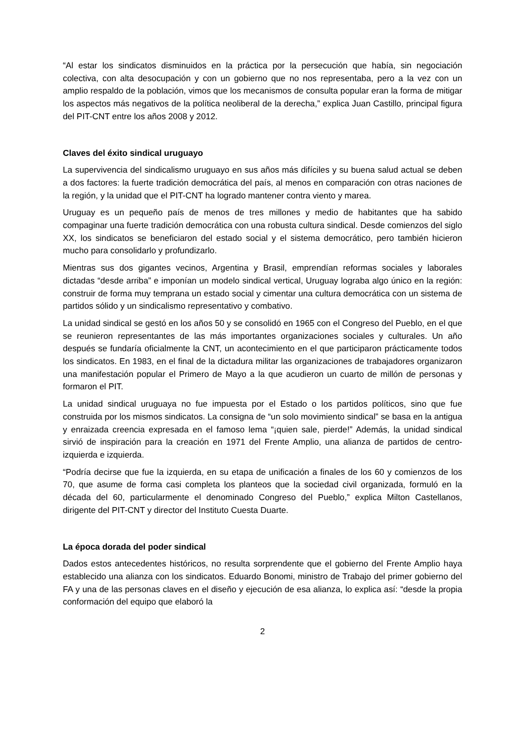“Al estar los sindicatos disminuidos en la práctica por la persecución que había, sin negociación colectiva, con alta desocupación y con un gobierno que no nos representaba, pero a la vez con un amplio respaldo de la población, vimos que los mecanismos de consulta popular eran la forma de mitigar los aspectos más negativos de la política neoliberal de la derecha,” explica Juan Castillo, principal figura del PIT-CNT entre los años 2008 y 2012.
Claves del éxito sindical uruguayo
La supervivencia del sindicalismo uruguayo en sus años más difíciles y su buena salud actual se deben a dos factores: la fuerte tradición democrática del país, al menos en comparación con otras naciones de la región, y la unidad que el PIT-CNT ha logrado mantener contra viento y marea.
Uruguay es un pequeño país de menos de tres millones y medio de habitantes que ha sabido compaginar una fuerte tradición democrática con una robusta cultura sindical. Desde comienzos del siglo XX, los sindicatos se beneficiaron del estado social y el sistema democrático, pero también hicieron mucho para consolidarlo y profundizarlo.
Mientras sus dos gigantes vecinos, Argentina y Brasil, emprendían reformas sociales y laborales dictadas “desde arriba” e imponían un modelo sindical vertical, Uruguay lograba algo único en la región: construir de forma muy temprana un estado social y cimentar una cultura democrática con un sistema de partidos sólido y un sindicalismo representativo y combativo.
La unidad sindical se gestó en los años 50 y se consolidó en 1965 con el Congreso del Pueblo, en el que se reunieron representantes de las más importantes organizaciones sociales y culturales. Un año después se fundaría oficialmente la CNT, un acontecimiento en el que participaron prácticamente todos los sindicatos. En 1983, en el final de la dictadura militar las organizaciones de trabajadores organizaron una manifestación popular el Primero de Mayo a la que acudieron un cuarto de millón de personas y formaron el PIT.
La unidad sindical uruguaya no fue impuesta por el Estado o los partidos políticos, sino que fue construida por los mismos sindicatos. La consigna de “un solo movimiento sindical” se basa en la antigua y enraizada creencia expresada en el famoso lema “¡quien sale, pierde!” Además, la unidad sindical sirvió de inspiración para la creación en 1971 del Frente Amplio, una alianza de partidos de centro-izquierda e izquierda.
“Podría decirse que fue la izquierda, en su etapa de unificación a finales de los 60 y comienzos de los 70, que asume de forma casi completa los planteos que la sociedad civil organizada, formuló en la década del 60, particularmente el denominado Congreso del Pueblo,” explica Milton Castellanos, dirigente del PIT-CNT y director del Instituto Cuesta Duarte.
La época dorada del poder sindical
Dados estos antecedentes históricos, no resulta sorprendente que el gobierno del Frente Amplio haya establecido una alianza con los sindicatos. Eduardo Bonomi, ministro de Trabajo del primer gobierno del FA y una de las personas claves en el diseño y ejecución de esa alianza, lo explica así: “desde la propia conformación del equipo que elaboró la
2